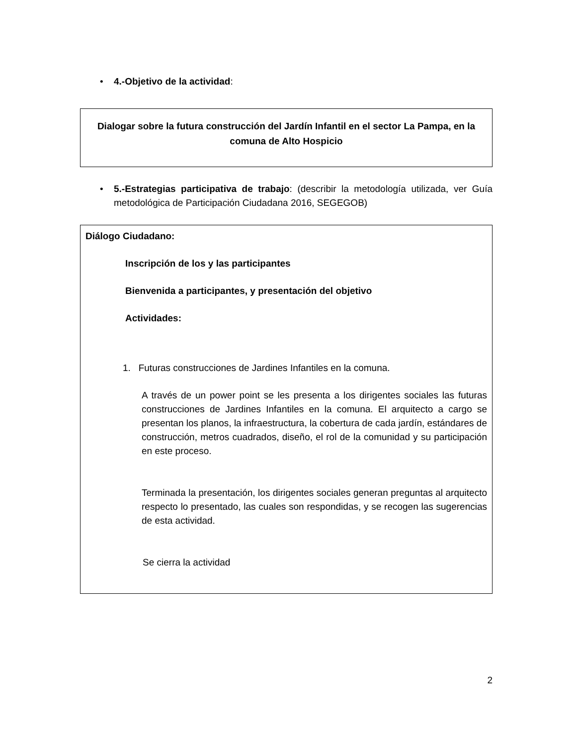• 4.-Objetivo de la actividad:
Dialogar sobre la futura construcción del Jardín Infantil en el sector La Pampa, en la comuna de Alto Hospicio
• 5.-Estrategias participativa de trabajo: (describir la metodología utilizada, ver Guía metodológica de Participación Ciudadana 2016, SEGEGOB)
Diálogo Ciudadano:
Inscripción de los y las participantes
Bienvenida a participantes, y presentación del objetivo
Actividades:
1. Futuras construcciones de Jardines Infantiles en la comuna.
A través de un power point se les presenta a los dirigentes sociales las futuras construcciones de Jardines Infantiles en la comuna. El arquitecto a cargo se presentan los planos, la infraestructura, la cobertura de cada jardín, estándares de construcción, metros cuadrados, diseño, el rol de la comunidad y su participación en este proceso.
Terminada la presentación, los dirigentes sociales generan preguntas al arquitecto respecto lo presentado, las cuales son respondidas, y se recogen las sugerencias de esta actividad.
Se cierra la actividad
2